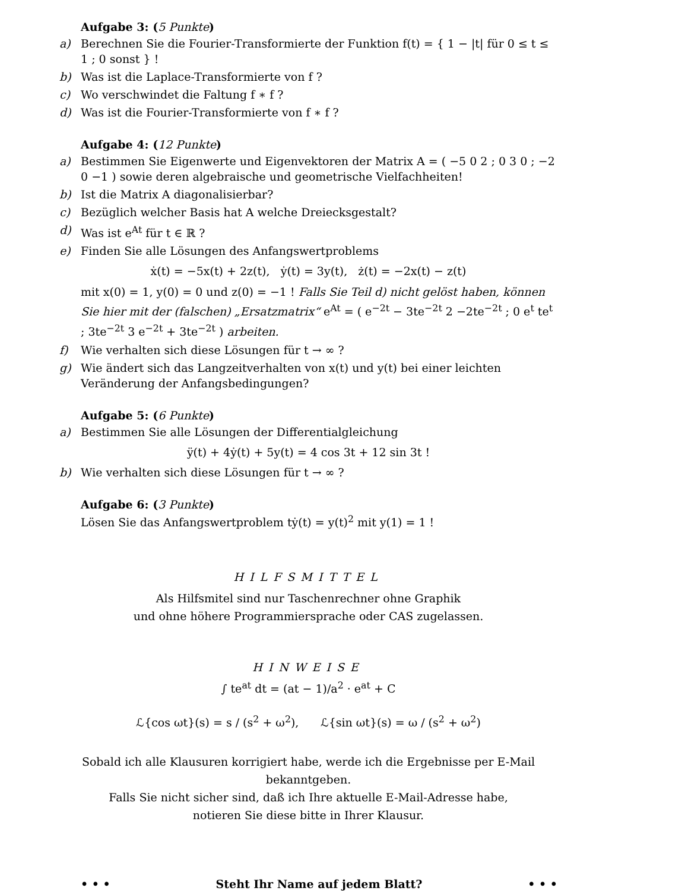Aufgabe 3: (5 Punkte)
a) Berechnen Sie die Fourier-Transformierte der Funktion f(t) = { 1 − |t| für 0 ≤ t ≤ 1 ; 0 sonst } !
b) Was ist die Laplace-Transformierte von f ?
c) Wo verschwindet die Faltung f ∗ f ?
d) Was ist die Fourier-Transformierte von f ∗ f ?
Aufgabe 4: (12 Punkte)
a) Bestimmen Sie Eigenwerte und Eigenvektoren der Matrix A = ( −5 0 2 ; 0 3 0 ; −2 0 −1 ) sowie deren algebraische und geometrische Vielfachheiten!
b) Ist die Matrix A diagonalisierbar?
c) Bezüglich welcher Basis hat A welche Dreiecksgestalt?
d) Was ist e<sup>At</sup> für t ∈ ℝ ?
e) Finden Sie alle Lösungen des Anfangswertproblems
ẋ(t) = −5x(t) + 2z(t), ẏ(t) = 3y(t), ż(t) = −2x(t) − z(t)
mit x(0) = 1, y(0) = 0 und z(0) = −1 ! Falls Sie Teil d) nicht gelöst haben, können Sie hier mit der (falschen) „Ersatzmatrix“ e<sup>At</sup> = ( e<sup>−2t</sup> − 3te<sup>−2t</sup> 2 −2te<sup>−2t</sup> ; 0 e<sup>t</sup> te<sup>t</sup> ; 3te<sup>−2t</sup> 3 e<sup>−2t</sup> + 3te<sup>−2t</sup> ) arbeiten.
f) Wie verhalten sich diese Lösungen für t → ∞ ?
g) Wie ändert sich das Langzeitverhalten von x(t) und y(t) bei einer leichten Veränderung der Anfangsbedingungen?
Aufgabe 5: (6 Punkte)
a) Bestimmen Sie alle Lösungen der Differentialgleichung
ÿ(t) + 4ẏ(t) + 5y(t) = 4 cos 3t + 12 sin 3t !
b) Wie verhalten sich diese Lösungen für t → ∞ ?
Aufgabe 6: (3 Punkte)
Lösen Sie das Anfangswertproblem tẏ(t) = y(t)<sup>2</sup> mit y(1) = 1 !
HILFSMITTEL
Als Hilfsmitel sind nur Taschenrechner ohne Graphik
und ohne höhere Programmiersprache oder CAS zugelassen.
HINWEISE
∫ te<sup>at</sup> dt = (at − 1)/a<sup>2</sup> · e<sup>at</sup> + C
ℒ{cos ωt}(s) = s / (s<sup>2</sup> + ω<sup>2</sup>), ℒ{sin ωt}(s) = ω / (s<sup>2</sup> + ω<sup>2</sup>)
Sobald ich alle Klausuren korrigiert habe, werde ich die Ergebnisse per E-Mail bekanntgeben.
Falls Sie nicht sicher sind, daß ich Ihre aktuelle E-Mail-Adresse habe,
notieren Sie diese bitte in Ihrer Klausur.
• • • Steht Ihr Name auf jedem Blatt? • • •